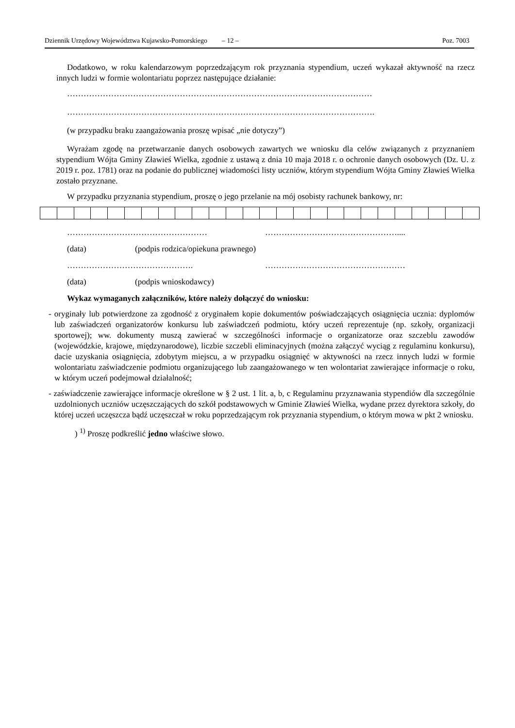Dziennik Urzędowy Województwa Kujawsko-Pomorskiego – 12 – Poz. 7003
Dodatkowo, w roku kalendarzowym poprzedzającym rok przyznania stypendium, uczeń wykazał aktywność na rzecz innych ludzi w formie wolontariatu poprzez następujące działanie:
…………………………………………………………………………………………………
………………………………………………………………………………………………….
(w przypadku braku zaangażowania proszę wpisać „nie dotyczy”)
Wyrażam zgodę na przetwarzanie danych osobowych zawartych we wniosku dla celów związanych z przyznaniem stypendium Wójta Gminy Zławieś Wielka, zgodnie z ustawą z dnia 10 maja 2018 r. o ochronie danych osobowych (Dz. U. z 2019 r. poz. 1781) oraz na podanie do publicznej wiadomości listy uczniów, którym stypendium Wójta Gminy Zławieś Wielka zostało przyznane.
W przypadku przyznania stypendium, proszę o jego przelanie na mój osobisty rachunek bankowy, nr:
…………………………………………… …………………………………………....
(data) (podpis rodzica/opiekuna prawnego)
………………………………………. ……………………………………………
(data) (podpis wnioskodawcy)
Wykaz wymaganych załączników, które należy dołączyć do wniosku:
- oryginały lub potwierdzone za zgodność z oryginałem kopie dokumentów poświadczających osiągnięcia ucznia: dyplomów lub zaświadczeń organizatorów konkursu lub zaświadczeń podmiotu, który uczeń reprezentuje (np. szkoły, organizacji sportowej); ww. dokumenty muszą zawierać w szczególności informacje o organizatorze oraz szczeblu zawodów (wojewódzkie, krajowe, międzynarodowe), liczbie szczebli eliminacyjnych (można załączyć wyciąg z regulaminu konkursu), dacie uzyskania osiągnięcia, zdobytym miejscu, a w przypadku osiągnięć w aktywności na rzecz innych ludzi w formie wolontariatu zaświadczenie podmiotu organizującego lub zaangażowanego w ten wolontariat zawierające informacje o roku, w którym uczeń podejmował działalność;
- zaświadczenie zawierające informacje określone w § 2 ust. 1 lit. a, b, c Regulaminu przyznawania stypendiów dla szczególnie uzdolnionych uczniów uczęszczających do szkół podstawowych w Gminie Zławieś Wielka, wydane przez dyrektora szkoły, do której uczeń uczęszcza bądź uczęszczał w roku poprzedzającym rok przyznania stypendium, o którym mowa w pkt 2 wniosku.
) <sup>1)</sup> Proszę podkreślić jedno właściwe słowo.